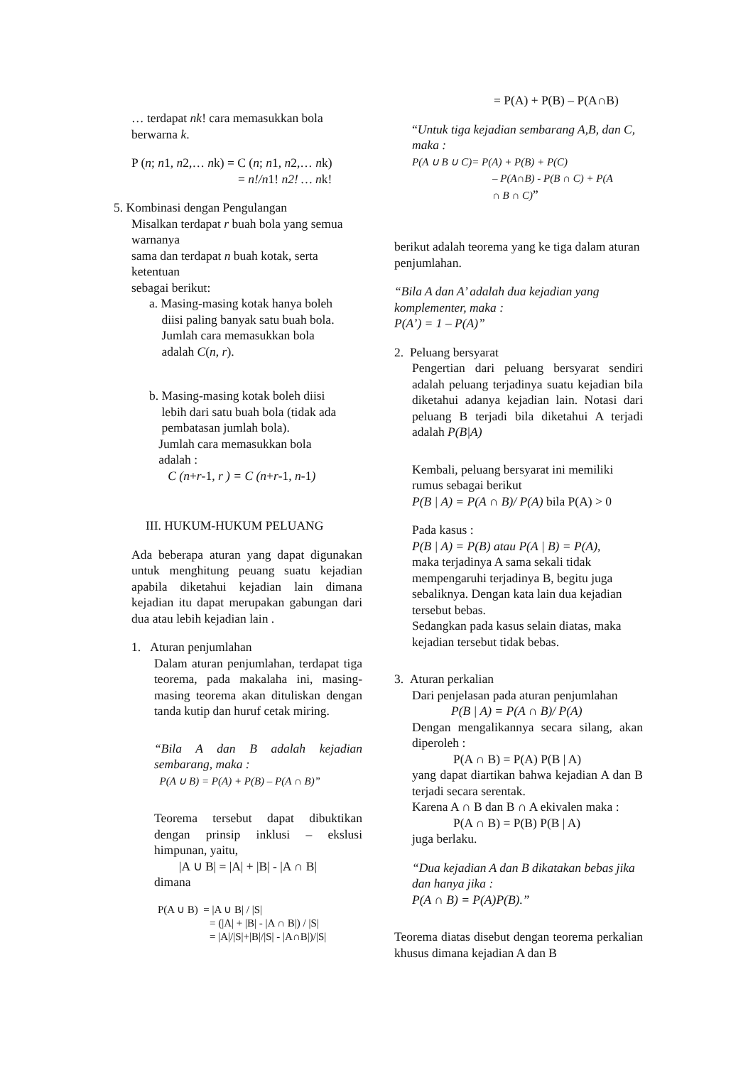… terdapat nk! cara memasukkan bola berwarna k.
P (n; n1, n2,… nk) = C (n; n1, n2,… nk)
= n!/n1! n2! … nk!
5. Kombinasi dengan Pengulangan
Misalkan terdapat r buah bola yang semua warnanya
sama dan terdapat n buah kotak, serta ketentuan
sebagai berikut:
a. Masing-masing kotak hanya boleh
diisi paling banyak satu buah bola.
Jumlah cara memasukkan bola
adalah C(n, r).
b. Masing-masing kotak boleh diisi
lebih dari satu buah bola (tidak ada
pembatasan jumlah bola).
Jumlah cara memasukkan bola
adalah :
C (n+r-1, r ) = C (n+r-1, n-1)
III. HUKUM-HUKUM PELUANG
Ada beberapa aturan yang dapat digunakan untuk menghitung peuang suatu kejadian apabila diketahui kejadian lain dimana kejadian itu dapat merupakan gabungan dari dua atau lebih kejadian lain .
1. Aturan penjumlahan
Dalam aturan penjumlahan, terdapat tiga teorema, pada makalaha ini, masing-masing teorema akan dituliskan dengan tanda kutip dan huruf cetak miring.
“Bila A dan B adalah kejadian sembarang, maka :
P(A ∪ B) = P(A) + P(B) – P(A ∩ B)”
Teorema tersebut dapat dibuktikan dengan prinsip inklusi – ekslusi himpunan, yaitu,
|A ∪ B| = |A| + |B| - |A ∩ B|
dimana
P(A ∪ B) = |A ∪ B| / |S|
= (|A| + |B| - |A ∩ B|) / |S|
= |A|/|S|+|B|/|S| - |A∩B|)/|S|
= P(A) + P(B) – P(A∩B)
“Untuk tiga kejadian sembarang A,B, dan C, maka :
P(A ∪ B ∪ C)= P(A) + P(B) + P(C)
– P(A∩B) - P(B ∩ C) + P(A
∩ B ∩ C)”
berikut adalah teorema yang ke tiga dalam aturan penjumlahan.
“Bila A dan A’ adalah dua kejadian yang komplementer, maka :
P(A’) = 1 – P(A)”
2. Peluang bersyarat
Pengertian dari peluang bersyarat sendiri adalah peluang terjadinya suatu kejadian bila diketahui adanya kejadian lain. Notasi dari peluang B terjadi bila diketahui A terjadi adalah P(B|A)
Kembali, peluang bersyarat ini memiliki rumus sebagai berikut
P(B | A) = P(A ∩ B)/ P(A) bila P(A) > 0
Pada kasus :
P(B | A) = P(B) atau P(A | B) = P(A),
maka terjadinya A sama sekali tidak mempengaruhi terjadinya B, begitu juga sebaliknya. Dengan kata lain dua kejadian tersebut bebas.
Sedangkan pada kasus selain diatas, maka kejadian tersebut tidak bebas.
3. Aturan perkalian
Dari penjelasan pada aturan penjumlahan
P(B | A) = P(A ∩ B)/ P(A)
Dengan mengalikannya secara silang, akan diperoleh :
P(A ∩ B) = P(A) P(B | A)
yang dapat diartikan bahwa kejadian A dan B terjadi secara serentak.
Karena A ∩ B dan B ∩ A ekivalen maka :
P(A ∩ B) = P(B) P(B | A)
juga berlaku.
“Dua kejadian A dan B dikatakan bebas jika dan hanya jika :
P(A ∩ B) = P(A)P(B).”
Teorema diatas disebut dengan teorema perkalian khusus dimana kejadian A dan B